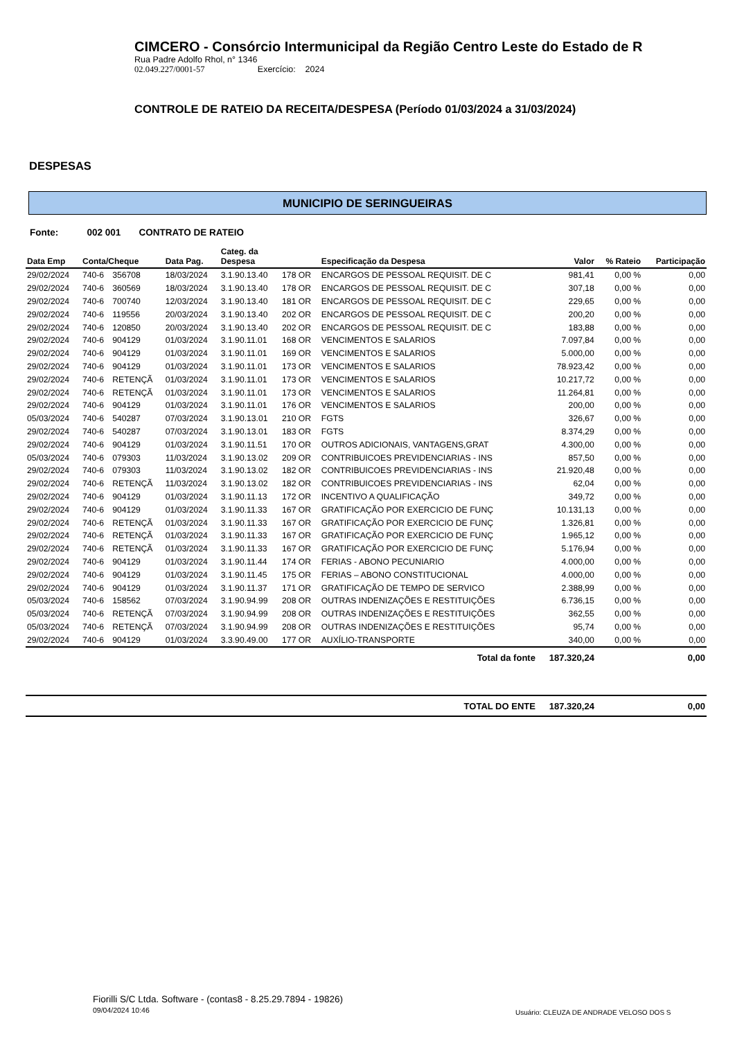CIMCERO - Consórcio Intermunicipal da Região Centro Leste do Estado de R
Rua Padre Adolfo Rhol, n° 1346
02.049.227/0001-57 Exercício: 2024
CONTROLE DE RATEIO DA RECEITA/DESPESA (Período 01/03/2024 a 31/03/2024)
DESPESAS
MUNICIPIO DE SERINGUEIRAS
Fonte: 002 001 CONTRATO DE RATEIO
| Data Emp | Conta/Cheque | | Data Pag. | Categ. da Despesa | | Especificação da Despesa | Valor | % Rateio | Participação |
| --- | --- | --- | --- | --- | --- | --- | --- | --- | --- |
| 29/02/2024 | 740-6 | 356708 | 18/03/2024 | 3.1.90.13.40 | 178 OR | ENCARGOS DE PESSOAL REQUISIT. DE C | 981,41 | 0,00 % | 0,00 |
| 29/02/2024 | 740-6 | 360569 | 18/03/2024 | 3.1.90.13.40 | 178 OR | ENCARGOS DE PESSOAL REQUISIT. DE C | 307,18 | 0,00 % | 0,00 |
| 29/02/2024 | 740-6 | 700740 | 12/03/2024 | 3.1.90.13.40 | 181 OR | ENCARGOS DE PESSOAL REQUISIT. DE C | 229,65 | 0,00 % | 0,00 |
| 29/02/2024 | 740-6 | 119556 | 20/03/2024 | 3.1.90.13.40 | 202 OR | ENCARGOS DE PESSOAL REQUISIT. DE C | 200,20 | 0,00 % | 0,00 |
| 29/02/2024 | 740-6 | 120850 | 20/03/2024 | 3.1.90.13.40 | 202 OR | ENCARGOS DE PESSOAL REQUISIT. DE C | 183,88 | 0,00 % | 0,00 |
| 29/02/2024 | 740-6 | 904129 | 01/03/2024 | 3.1.90.11.01 | 168 OR | VENCIMENTOS E SALARIOS | 7.097,84 | 0,00 % | 0,00 |
| 29/02/2024 | 740-6 | 904129 | 01/03/2024 | 3.1.90.11.01 | 169 OR | VENCIMENTOS E SALARIOS | 5.000,00 | 0,00 % | 0,00 |
| 29/02/2024 | 740-6 | 904129 | 01/03/2024 | 3.1.90.11.01 | 173 OR | VENCIMENTOS E SALARIOS | 78.923,42 | 0,00 % | 0,00 |
| 29/02/2024 | 740-6 | RETENÇÃ | 01/03/2024 | 3.1.90.11.01 | 173 OR | VENCIMENTOS E SALARIOS | 10.217,72 | 0,00 % | 0,00 |
| 29/02/2024 | 740-6 | RETENÇÃ | 01/03/2024 | 3.1.90.11.01 | 173 OR | VENCIMENTOS E SALARIOS | 11.264,81 | 0,00 % | 0,00 |
| 29/02/2024 | 740-6 | 904129 | 01/03/2024 | 3.1.90.11.01 | 176 OR | VENCIMENTOS E SALARIOS | 200,00 | 0,00 % | 0,00 |
| 05/03/2024 | 740-6 | 540287 | 07/03/2024 | 3.1.90.13.01 | 210 OR | FGTS | 326,67 | 0,00 % | 0,00 |
| 29/02/2024 | 740-6 | 540287 | 07/03/2024 | 3.1.90.13.01 | 183 OR | FGTS | 8.374,29 | 0,00 % | 0,00 |
| 29/02/2024 | 740-6 | 904129 | 01/03/2024 | 3.1.90.11.51 | 170 OR | OUTROS ADICIONAIS, VANTAGENS,GRAT | 4.300,00 | 0,00 % | 0,00 |
| 05/03/2024 | 740-6 | 079303 | 11/03/2024 | 3.1.90.13.02 | 209 OR | CONTRIBUICOES PREVIDENCIARIAS - INS | 857,50 | 0,00 % | 0,00 |
| 29/02/2024 | 740-6 | 079303 | 11/03/2024 | 3.1.90.13.02 | 182 OR | CONTRIBUICOES PREVIDENCIARIAS - INS | 21.920,48 | 0,00 % | 0,00 |
| 29/02/2024 | 740-6 | RETENÇÃ | 11/03/2024 | 3.1.90.13.02 | 182 OR | CONTRIBUICOES PREVIDENCIARIAS - INS | 62,04 | 0,00 % | 0,00 |
| 29/02/2024 | 740-6 | 904129 | 01/03/2024 | 3.1.90.11.13 | 172 OR | INCENTIVO A QUALIFICAÇÃO | 349,72 | 0,00 % | 0,00 |
| 29/02/2024 | 740-6 | 904129 | 01/03/2024 | 3.1.90.11.33 | 167 OR | GRATIFICAÇÃO POR EXERCICIO DE FUNÇ | 10.131,13 | 0,00 % | 0,00 |
| 29/02/2024 | 740-6 | RETENÇÃ | 01/03/2024 | 3.1.90.11.33 | 167 OR | GRATIFICAÇÃO POR EXERCICIO DE FUNÇ | 1.326,81 | 0,00 % | 0,00 |
| 29/02/2024 | 740-6 | RETENÇÃ | 01/03/2024 | 3.1.90.11.33 | 167 OR | GRATIFICAÇÃO POR EXERCICIO DE FUNÇ | 1.965,12 | 0,00 % | 0,00 |
| 29/02/2024 | 740-6 | RETENÇÃ | 01/03/2024 | 3.1.90.11.33 | 167 OR | GRATIFICAÇÃO POR EXERCICIO DE FUNÇ | 5.176,94 | 0,00 % | 0,00 |
| 29/02/2024 | 740-6 | 904129 | 01/03/2024 | 3.1.90.11.44 | 174 OR | FERIAS - ABONO PECUNIARIO | 4.000,00 | 0,00 % | 0,00 |
| 29/02/2024 | 740-6 | 904129 | 01/03/2024 | 3.1.90.11.45 | 175 OR | FERIAS – ABONO CONSTITUCIONAL | 4.000,00 | 0,00 % | 0,00 |
| 29/02/2024 | 740-6 | 904129 | 01/03/2024 | 3.1.90.11.37 | 171 OR | GRATIFICAÇÃO DE TEMPO DE SERVICO | 2.388,99 | 0,00 % | 0,00 |
| 05/03/2024 | 740-6 | 158562 | 07/03/2024 | 3.1.90.94.99 | 208 OR | OUTRAS INDENIZAÇÕES E RESTITUIÇÕES | 6.736,15 | 0,00 % | 0,00 |
| 05/03/2024 | 740-6 | RETENÇÃ | 07/03/2024 | 3.1.90.94.99 | 208 OR | OUTRAS INDENIZAÇÕES E RESTITUIÇÕES | 362,55 | 0,00 % | 0,00 |
| 05/03/2024 | 740-6 | RETENÇÃ | 07/03/2024 | 3.1.90.94.99 | 208 OR | OUTRAS INDENIZAÇÕES E RESTITUIÇÕES | 95,74 | 0,00 % | 0,00 |
| 29/02/2024 | 740-6 | 904129 | 01/03/2024 | 3.3.90.49.00 | 177 OR | AUXÍLIO-TRANSPORTE | 340,00 | 0,00 % | 0,00 |
| Total da fonte | | | | | | | 187.320,24 | | 0,00 |
| TOTAL DO ENTE | | | | | | | 187.320,24 | | 0,00 |
Fiorilli S/C Ltda. Software - (contas8 - 8.25.29.7894 - 19826)
09/04/2024 10:46
Usuário: CLEUZA DE ANDRADE VELOSO DOS S